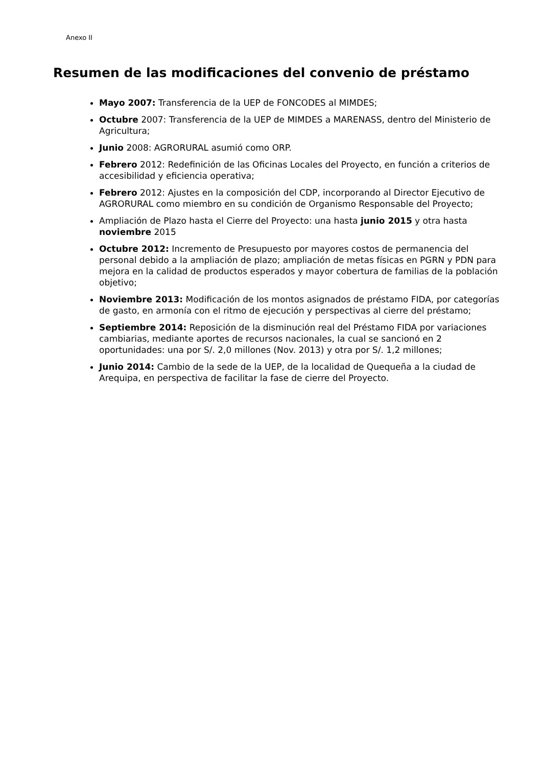Anexo II
Resumen de las modificaciones del convenio de préstamo
Mayo 2007: Transferencia de la UEP de FONCODES al MIMDES;
Octubre 2007: Transferencia de la UEP de MIMDES a MARENASS, dentro del Ministerio de Agricultura;
Junio 2008: AGRORURAL asumió como ORP.
Febrero 2012: Redefinición de las Oficinas Locales del Proyecto, en función a criterios de accesibilidad y eficiencia operativa;
Febrero 2012: Ajustes en la composición del CDP, incorporando al Director Ejecutivo de AGRORURAL como miembro en su condición de Organismo Responsable del Proyecto;
Ampliación de Plazo hasta el Cierre del Proyecto: una hasta junio 2015 y otra hasta noviembre 2015
Octubre 2012: Incremento de Presupuesto por mayores costos de permanencia del personal debido a la ampliación de plazo; ampliación de metas físicas en PGRN y PDN para mejora en la calidad de productos esperados y mayor cobertura de familias de la población objetivo;
Noviembre 2013: Modificación de los montos asignados de préstamo FIDA, por categorías de gasto, en armonía con el ritmo de ejecución y perspectivas al cierre del préstamo;
Septiembre 2014: Reposición de la disminución real del Préstamo FIDA por variaciones cambiarias, mediante aportes de recursos nacionales, la cual se sancionó en 2 oportunidades: una por S/. 2,0 millones (Nov. 2013) y otra por S/. 1,2 millones;
Junio 2014: Cambio de la sede de la UEP, de la localidad de Quequeña a la ciudad de Arequipa, en perspectiva de facilitar la fase de cierre del Proyecto.